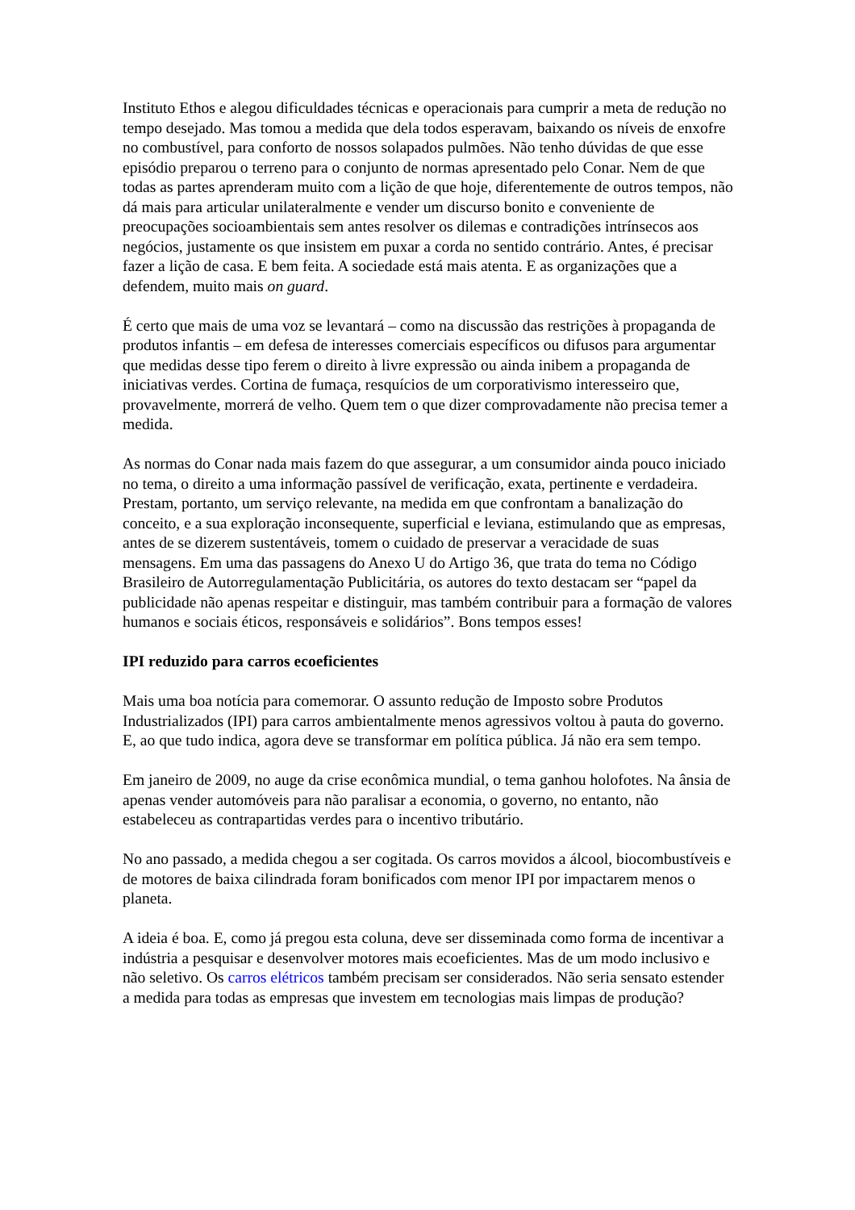Instituto Ethos e alegou dificuldades técnicas e operacionais para cumprir a meta de redução no tempo desejado. Mas tomou a medida que dela todos esperavam, baixando os níveis de enxofre no combustível, para conforto de nossos solapados pulmões. Não tenho dúvidas de que esse episódio preparou o terreno para o conjunto de normas apresentado pelo Conar. Nem de que todas as partes aprenderam muito com a lição de que hoje, diferentemente de outros tempos, não dá mais para articular unilateralmente e vender um discurso bonito e conveniente de preocupações socioambientais sem antes resolver os dilemas e contradições intrínsecos aos negócios, justamente os que insistem em puxar a corda no sentido contrário. Antes, é precisar fazer a lição de casa. E bem feita. A sociedade está mais atenta. E as organizações que a defendem, muito mais on guard.
É certo que mais de uma voz se levantará – como na discussão das restrições à propaganda de produtos infantis – em defesa de interesses comerciais específicos ou difusos para argumentar que medidas desse tipo ferem o direito à livre expressão ou ainda inibem a propaganda de iniciativas verdes. Cortina de fumaça, resquícios de um corporativismo interesseiro que, provavelmente, morrerá de velho. Quem tem o que dizer comprovadamente não precisa temer a medida.
As normas do Conar nada mais fazem do que assegurar, a um consumidor ainda pouco iniciado no tema, o direito a uma informação passível de verificação, exata, pertinente e verdadeira. Prestam, portanto, um serviço relevante, na medida em que confrontam a banalização do conceito, e a sua exploração inconsequente, superficial e leviana, estimulando que as empresas, antes de se dizerem sustentáveis, tomem o cuidado de preservar a veracidade de suas mensagens. Em uma das passagens do Anexo U do Artigo 36, que trata do tema no Código Brasileiro de Autorregulamentação Publicitária, os autores do texto destacam ser “papel da publicidade não apenas respeitar e distinguir, mas também contribuir para a formação de valores humanos e sociais éticos, responsáveis e solidários”. Bons tempos esses!
IPI reduzido para carros ecoeficientes
Mais uma boa notícia para comemorar. O assunto redução de Imposto sobre Produtos Industrializados (IPI) para carros ambientalmente menos agressivos voltou à pauta do governo. E, ao que tudo indica, agora deve se transformar em política pública. Já não era sem tempo.
Em janeiro de 2009, no auge da crise econômica mundial, o tema ganhou holofotes. Na ânsia de apenas vender automóveis para não paralisar a economia, o governo, no entanto, não estabeleceu as contrapartidas verdes para o incentivo tributário.
No ano passado, a medida chegou a ser cogitada. Os carros movidos a álcool, biocombustíveis e de motores de baixa cilindrada foram bonificados com menor IPI por impactarem menos o planeta.
A ideia é boa. E, como já pregou esta coluna, deve ser disseminada como forma de incentivar a indústria a pesquisar e desenvolver motores mais ecoeficientes. Mas de um modo inclusivo e não seletivo. Os carros elétricos também precisam ser considerados. Não seria sensato estender a medida para todas as empresas que investem em tecnologias mais limpas de produção?